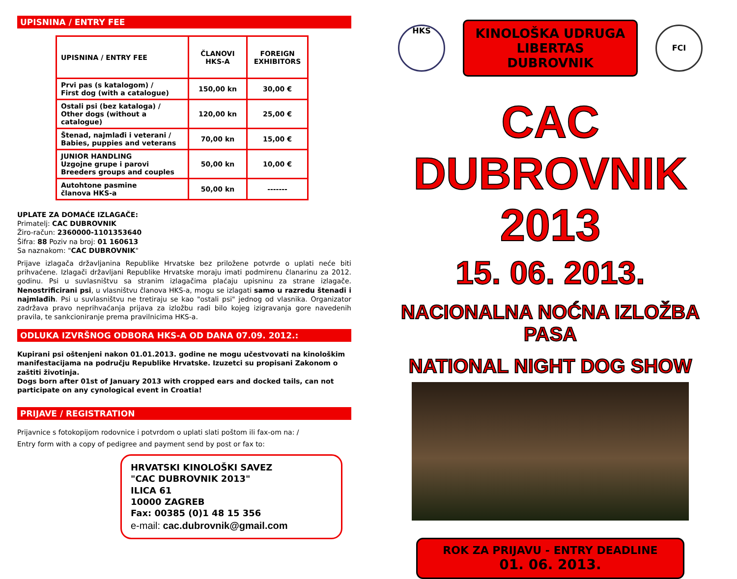UPISNINA / ENTRY FEE
| UPISNINA / ENTRY FEE | ČLANOVI HKS-A | FOREIGN EXHIBITORS |
| --- | --- | --- |
| Prvi pas (s katalogom) / First dog (with a catalogue) | 150,00 kn | 30,00 € |
| Ostali psi (bez kataloga) / Other dogs (without a catalogue) | 120,00 kn | 25,00 € |
| Štenad, najmlađi i veterani / Babies, puppies and veterans | 70,00 kn | 15,00 € |
| JUNIOR HANDLING Uzgojne grupe i parovi Breeders groups and couples | 50,00 kn | 10,00 € |
| Autohtone pasmine članova HKS-a | 50,00 kn | ------- |
UPLATE ZA DOMAĆE IZLAGAČE:
Primatelj: CAC DUBROVNIK
Žiro-račun: 2360000-1101353640
Šifra: 88 Poziv na broj: 01 160613
Sa naznakom: "CAC DUBROVNIK"
Prijave izlagača državljanina Republike Hrvatske bez priložene potvrde o uplati neće biti prihvaćene. Izlagači državljani Republike Hrvatske moraju imati podmirenu članarinu za 2012. godinu. Psi u suvlasništvu sa stranim izlagačima plaćaju upisninu za strane izlagače. Nenostrificirani psi, u vlasništvu članova HKS-a, mogu se izlagati samo u razredu štenadi i najmlađih. Psi u suvlasništvu ne tretiraju se kao "ostali psi" jednog od vlasnika. Organizator zadržava pravo neprihvaćanja prijava za izložbu radi bilo kojeg izigravanja gore navedenih pravila, te sankcioniranje prema pravilnicima HKS-a.
ODLUKA IZVRŠNOG ODBORA HKS-A OD DANA 07.09. 2012.:
Kupirani psi oštenjeni nakon 01.01.2013. godine ne mogu učestvovati na kinološkim manifestacijama na području Republike Hrvatske. Izuzetci su propisani Zakonom o zaštiti životinja.
Dogs born after 01st of January 2013 with cropped ears and docked tails, can not participate on any cynological event in Croatia!
PRIJAVE / REGISTRATION
Prijavnice s fotokopijom rodovnice i potvrdom o uplati slati poštom ili fax-om na: /
Entry form with a copy of pedigree and payment send by post or fax to:
HRVATSKI KINOLOŠKI SAVEZ
"CAC DUBROVNIK 2013"
ILICA 61
10000 ZAGREB
Fax: 00385 (0)1 48 15 356
e-mail: cac.dubrovnik@gmail.com
HKS
KINOLOŠKA UDRUGA
LIBERTAS
DUBROVNIK
FCI
CAC DUBROVNIK 2013
15. 06. 2013.
NACIONALNA NOĆNA IZLOŽBA PASA
NATIONAL NIGHT DOG SHOW
ROK ZA PRIJAVU - ENTRY DEADLINE
01. 06. 2013.